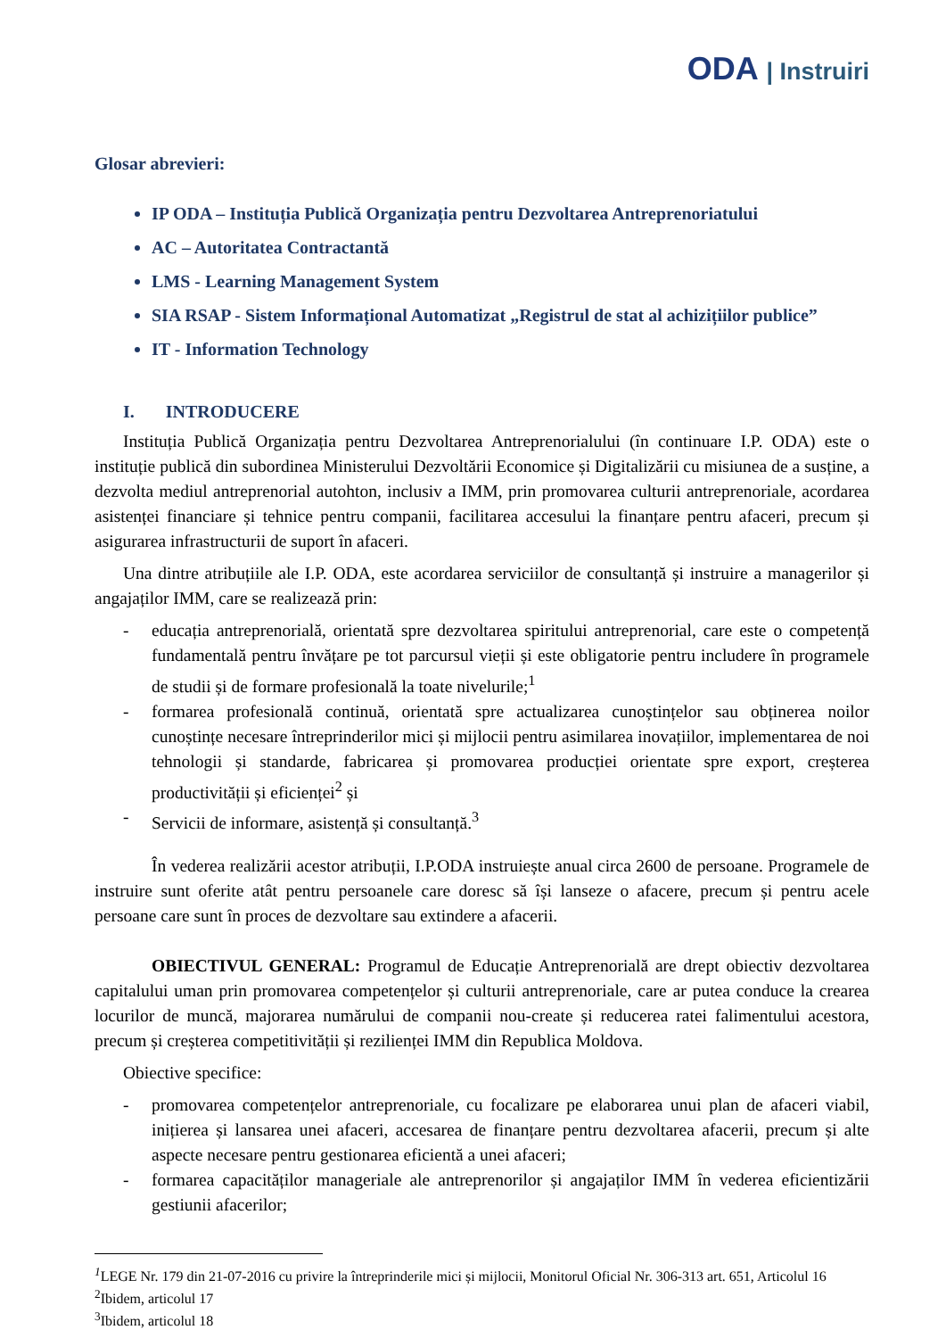ODA | Instruiri
Glosar abrevieri:
IP ODA – Instituția Publică Organizația pentru Dezvoltarea Antreprenoriatului
AC – Autoritatea Contractantă
LMS - Learning Management System
SIA RSAP - Sistem Informațional Automatizat „Registrul de stat al achizițiilor publice”
IT - Information Technology
I. INTRODUCERE
Instituția Publică Organizația pentru Dezvoltarea Antreprenorialului (în continuare I.P. ODA) este o instituție publică din subordinea Ministerului Dezvoltării Economice și Digitalizării cu misiunea de a susține, a dezvolta mediul antreprenorial autohton, inclusiv a IMM, prin promovarea culturii antreprenoriale, acordarea asistenței financiare și tehnice pentru companii, facilitarea accesului la finanțare pentru afaceri, precum și asigurarea infrastructurii de suport în afaceri.
Una dintre atribuțiile ale I.P. ODA, este acordarea serviciilor de consultanță și instruire a managerilor și angajaților IMM, care se realizează prin:
- educația antreprenorială, orientată spre dezvoltarea spiritului antreprenorial, care este o competență fundamentală pentru învățare pe tot parcursul vieții și este obligatorie pentru includere în programele de studii și de formare profesională la toate nivelurile;<sup>1</sup>
- formarea profesională continuă, orientată spre actualizarea cunoștințelor sau obținerea noilor cunoștințe necesare întreprinderilor mici și mijlocii pentru asimilarea inovațiilor, implementarea de noi tehnologii și standarde, fabricarea și promovarea producției orientate spre export, creșterea productivității și eficienței<sup>2</sup> și
- Servicii de informare, asistență și consultanță.<sup>3</sup>
În vederea realizării acestor atribuții, I.P.ODA instruiește anual circa 2600 de persoane. Programele de instruire sunt oferite atât pentru persoanele care doresc să își lanseze o afacere, precum și pentru acele persoane care sunt în proces de dezvoltare sau extindere a afacerii.
OBIECTIVUL GENERAL: Programul de Educație Antreprenorială are drept obiectiv dezvoltarea capitalului uman prin promovarea competențelor și culturii antreprenoriale, care ar putea conduce la crearea locurilor de muncă, majorarea numărului de companii nou-create și reducerea ratei falimentului acestora, precum și creșterea competitivității și rezilienței IMM din Republica Moldova.
Obiective specifice:
- promovarea competențelor antreprenoriale, cu focalizare pe elaborarea unui plan de afaceri viabil, inițierea și lansarea unei afaceri, accesarea de finanțare pentru dezvoltarea afacerii, precum și alte aspecte necesare pentru gestionarea eficientă a unei afaceri;
- formarea capacităților manageriale ale antreprenorilor și angajaților IMM în vederea eficientizării gestiunii afacerilor;
<sup>1</sup> LEGE Nr. 179 din 21-07-2016 cu privire la întreprinderile mici și mijlocii, Monitorul Oficial Nr. 306-313 art. 651, Articolul 16
<sup>2</sup> Ibidem, articolul 17
<sup>3</sup> Ibidem, articolul 18